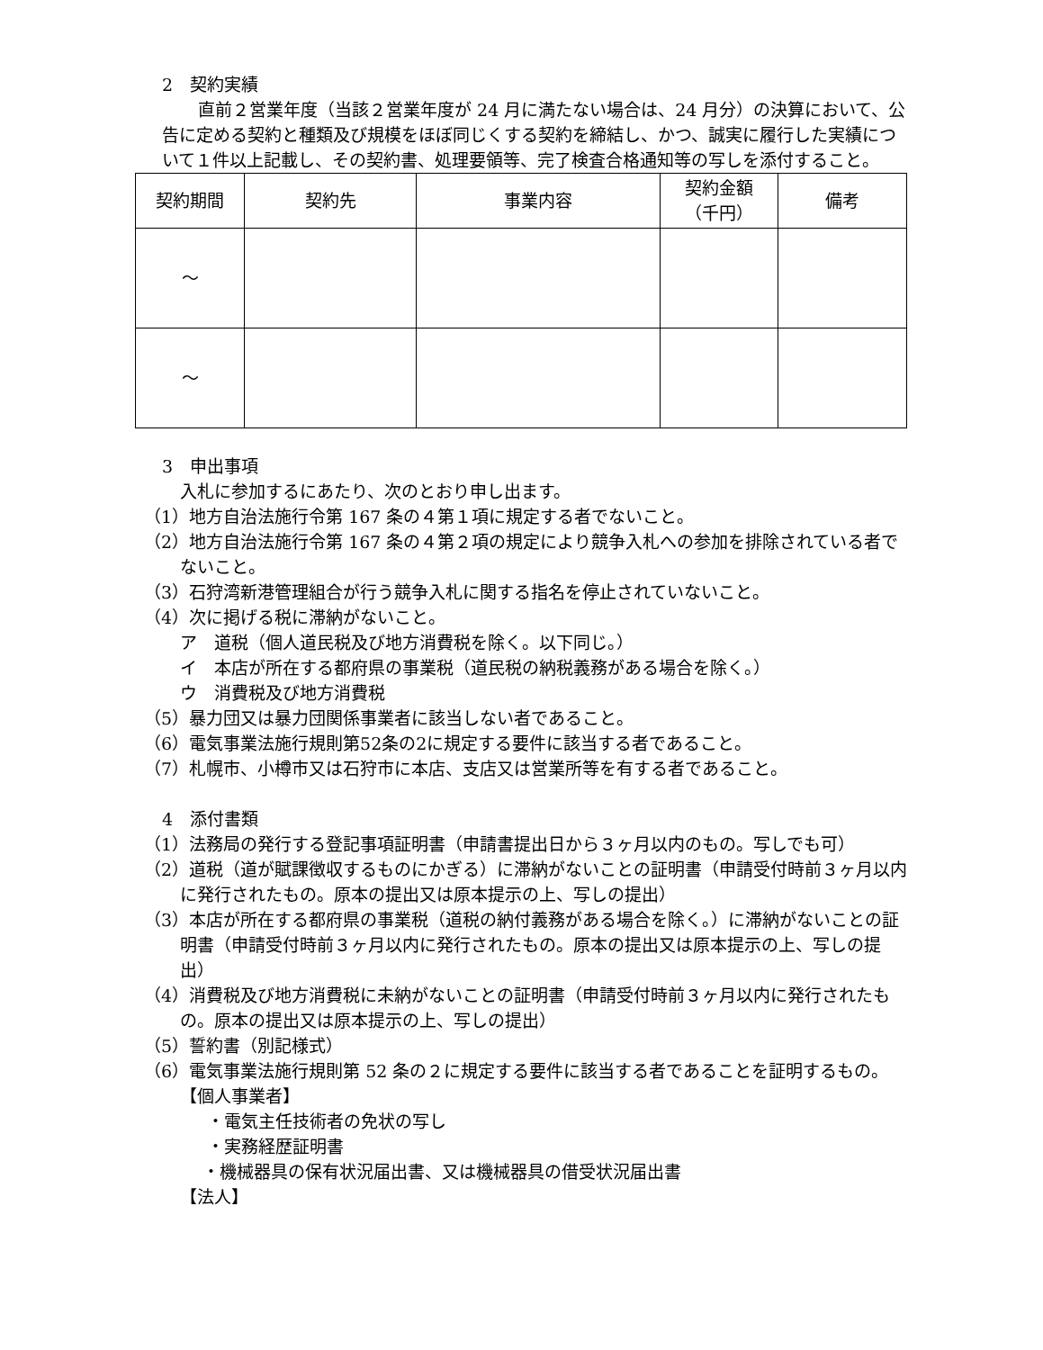2　契約実績
直前２営業年度（当該２営業年度が 24 月に満たない場合は、24 月分）の決算において、公告に定める契約と種類及び規模をほぼ同じくする契約を締結し、かつ、誠実に履行した実績について１件以上記載し、その契約書、処理要領等、完了検査合格通知等の写しを添付すること。
| 契約期間 | 契約先 | 事業内容 | 契約金額 （千円） | 備考 |
| --- | --- | --- | --- | --- |
| ～ | | | | |
| ～ | | | | |
3　申出事項
入札に参加するにあたり、次のとおり申し出ます。
（1）地方自治法施行令第 167 条の４第１項に規定する者でないこと。
（2）地方自治法施行令第 167 条の４第２項の規定により競争入札への参加を排除されている者でないこと。
（3）石狩湾新港管理組合が行う競争入札に関する指名を停止されていないこと。
（4）次に掲げる税に滞納がないこと。
ア　道税（個人道民税及び地方消費税を除く。以下同じ。）
イ　本店が所在する都府県の事業税（道民税の納税義務がある場合を除く。）
ウ　消費税及び地方消費税
（5）暴力団又は暴力団関係事業者に該当しない者であること。
（6）電気事業法施行規則第52条の2に規定する要件に該当する者であること。
（7）札幌市、小樽市又は石狩市に本店、支店又は営業所等を有する者であること。
4　添付書類
（1）法務局の発行する登記事項証明書（申請書提出日から３ヶ月以内のもの。写しでも可）
（2）道税（道が賦課徴収するものにかぎる）に滞納がないことの証明書（申請受付時前３ヶ月以内に発行されたもの。原本の提出又は原本提示の上、写しの提出）
（3）本店が所在する都府県の事業税（道税の納付義務がある場合を除く。）に滞納がないことの証明書（申請受付時前３ヶ月以内に発行されたもの。原本の提出又は原本提示の上、写しの提出）
（4）消費税及び地方消費税に未納がないことの証明書（申請受付時前３ヶ月以内に発行されたもの。原本の提出又は原本提示の上、写しの提出）
（5）誓約書（別記様式）
（6）電気事業法施行規則第 52 条の２に規定する要件に該当する者であることを証明するもの。
【個人事業者】
・電気主任技術者の免状の写し
・実務経歴証明書
・機械器具の保有状況届出書、又は機械器具の借受状況届出書
【法人】